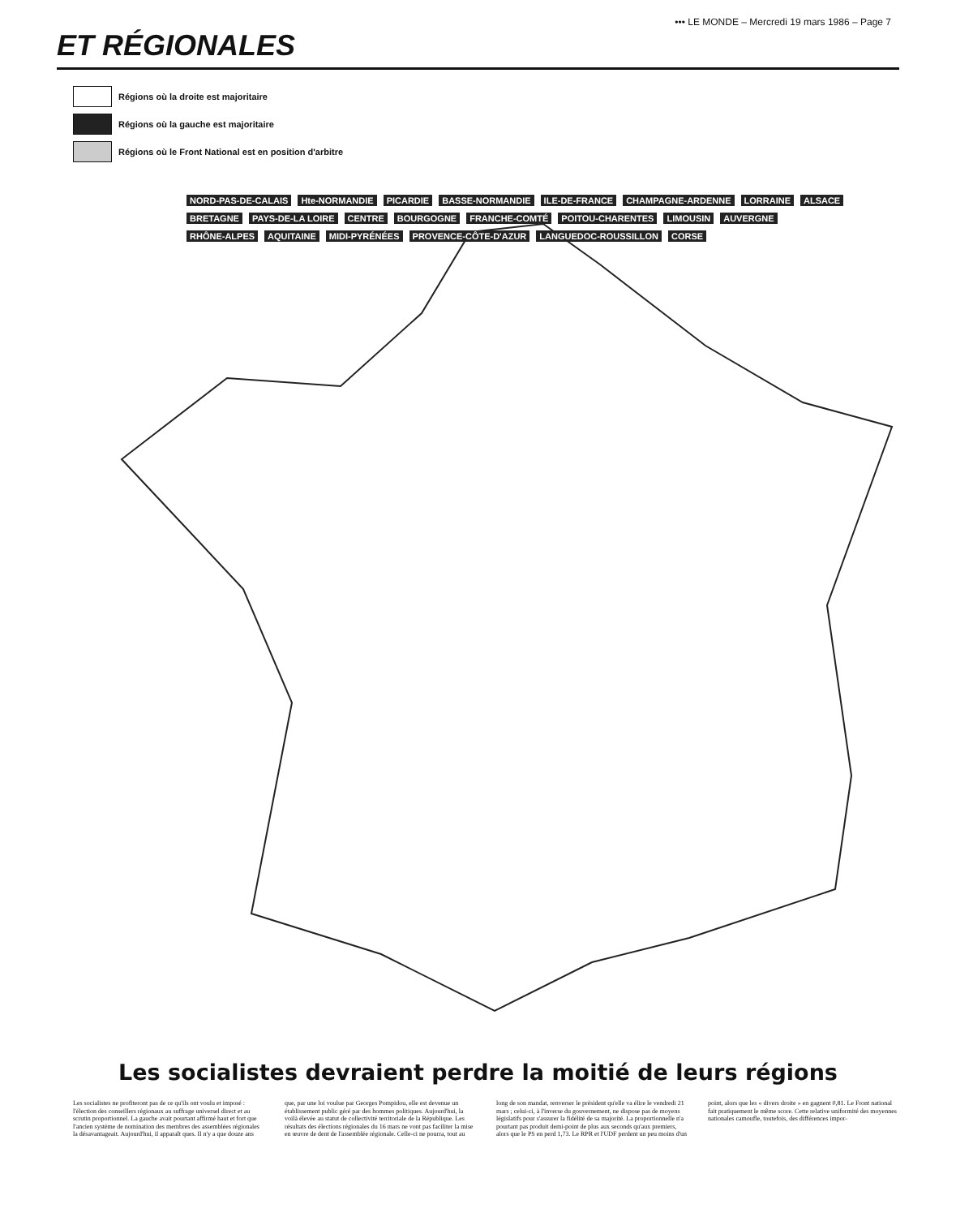ET RÉGIONALES
••• LE MONDE – Mercredi 19 mars 1986 – Page 7
Régions où la droite est majoritaire
Régions où la gauche est majoritaire
Régions où le Front National est en position d'arbitre
NORD-PAS-DE-CALAIS Hte-NORMANDIE PICARDIE BASSE-NORMANDIE ILE-DE-FRANCE CHAMPAGNE-ARDENNE LORRAINE ALSACE BRETAGNE PAYS-DE-LA LOIRE CENTRE BOURGOGNE FRANCHE-COMTÉ POITOU-CHARENTES LIMOUSIN AUVERGNE RHÔNE-ALPES AQUITAINE MIDI-PYRÉNÉES PROVENCE-CÔTE-D'AZUR LANGUEDOC-ROUSSILLON CORSE
Les socialistes devraient perdre la moitié de leurs régions
Les socialistes ne profiteront pas de ce qu'ils ont voulu et imposé : l'élection des conseillers régionaux au suffrage universel direct et au scrutin proportionnel. La gauche avait pourtant affirmé haut et fort que l'ancien système de nomination des membres des assemblées régionales la désavantageait. Aujourd'hui, il apparaît ques. Il n'y a que douze ans que, par une loi voulue par Georges Pompidou, elle est devenue un établissement public géré par des hommes politiques. Aujourd'hui, la voilà élevée au statut de collectivité territoriale de la République. Les résultats des élections régionales du 16 mars ne vont pas faciliter la mise en œuvre de dent de l'assemblée régionale. Celle-ci ne pourra, tout au long de son mandat, renverser le président qu'elle va élire le vendredi 21 mars ; celui-ci, à l'inverse du gouvernement, ne dispose pas de moyens législatifs pour s'assurer la fidélité de sa majorité. La proportionnelle n'a pourtant pas produit demi-point de plus aux seconds qu'aux premiers, alors que le PS en perd 1,73. Le RPR et l'UDF perdent un peu moins d'un point, alors que les « divers droite » en gagnent 0,81. Le Front national fait pratiquement le même score. Cette relative uniformité des moyennes nationales camoufle, toutefois, des différences impor-